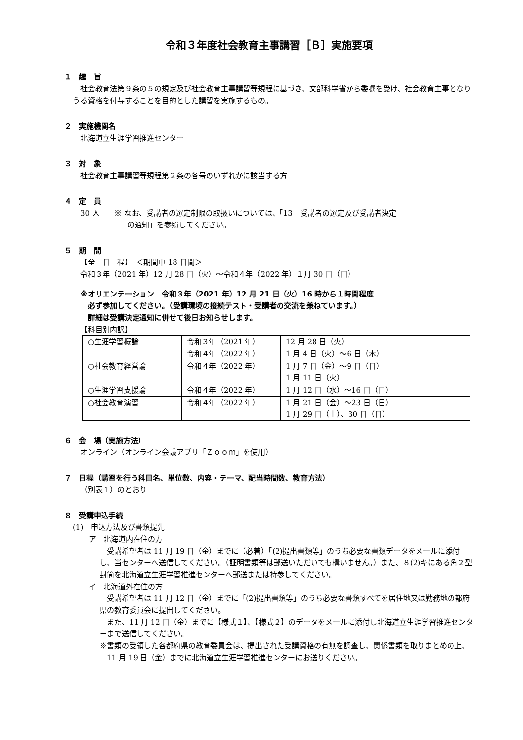令和３年度社会教育主事講習［Ｂ］実施要項
１　趣　旨
社会教育法第９条の５の規定及び社会教育主事講習等規程に基づき、文部科学省から委嘱を受け、社会教育主事となりうる資格を付与することを目的とした講習を実施するもの。
２　実施機関名
北海道立生涯学習推進センター
３　対　象
社会教育主事講習等規程第２条の各号のいずれかに該当する方
４　定　員
30 人　　※ なお、受講者の選定制限の取扱いについては、「13　受講者の選定及び受講者決定
　　　　　　 の通知」を参照してください。
５　期　間
【全　日　程】　＜期間中 18 日間＞
令和３年（2021 年）12 月 28 日（火）～令和４年（2022 年）１月 30 日（日）
※オリエンテーション　令和３年（2021 年）12 月 21 日（火）16 時から１時間程度
　必ず参加してください。（受講環境の接続テスト・受講者の交流を兼ねています。）
　詳細は受講決定通知に併せて後日お知らせします。
【科目別内訳】
| ○生涯学習概論 | 令和３年（2021 年） 令和４年（2022 年） | 12 月 28 日（火） 1 月 4 日（火）～6 日（木） |
| ○社会教育経営論 | 令和４年（2022 年） | 1 月 7 日（金）～9 日（日） 1 月 11 日（火） |
| ○生涯学習支援論 | 令和４年（2022 年） | 1 月 12 日（水）～16 日（日） |
| ○社会教育演習 | 令和４年（2022 年） | 1 月 21 日（金）～23 日（日） 1 月 29 日（土）、30 日（日） |
６　会　場（実施方法）
オンライン（オンライン会議アプリ「Ｚｏｏｍ」を使用）
７　日程（講習を行う科目名、単位数、内容・テーマ、配当時間数、教育方法）
（別表１）のとおり
８　受講申込手続
(1)　申込方法及び書類提先
ア　北海道内在住の方
受講希望者は 11 月 19 日（金）までに（必着）「(2)提出書類等」のうち必要な書類データをメールに添付し、当センターへ送信してください。（証明書類等は郵送いただいても構いません。）また、８(2)キにある角２型封筒を北海道立生涯学習推進センターへ郵送または持参してください。
イ　北海道外在住の方
受講希望者は 11 月 12 日（金）までに「(2)提出書類等」のうち必要な書類すべてを居住地又は勤務地の都府県の教育委員会に提出してください。
また、11 月 12 日（金）までに【様式１】、【様式２】のデータをメールに添付し北海道立生涯学習推進センターまで送信してください。
※書類の受領した各都府県の教育委員会は、提出された受講資格の有無を調査し、関係書類を取りまとめの上、11 月 19 日（金）までに北海道立生涯学習推進センターにお送りください。